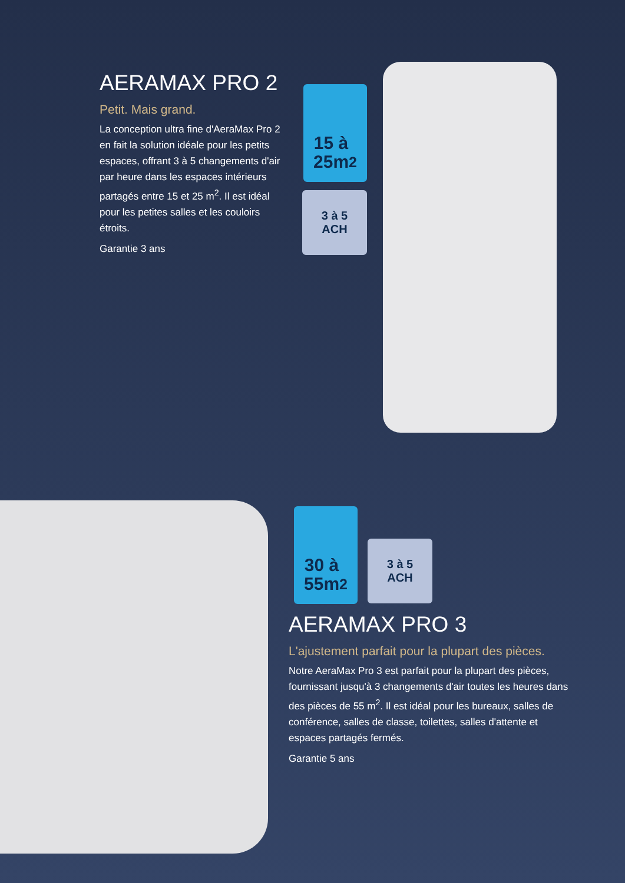AERAMAX PRO 2
Petit. Mais grand.
La conception ultra fine d'AeraMax Pro 2 en fait la solution idéale pour les petits espaces, offrant 3 à 5 changements d'air par heure dans les espaces intérieurs partagés entre 15 et 25 m<sup>2</sup>. Il est idéal pour les petites salles et les couloirs étroits.
Garantie 3 ans
15 à
25m<sup>2</sup>
3 à 5
ACH
30 à
55m<sup>2</sup>
3 à 5
ACH
AERAMAX PRO 3
L'ajustement parfait pour la plupart des pièces.
Notre AeraMax Pro 3 est parfait pour la plupart des pièces, fournissant jusqu'à 3 changements d'air toutes les heures dans des pièces de 55 m<sup>2</sup>. Il est idéal pour les bureaux, salles de conférence, salles de classe, toilettes, salles d'attente et espaces partagés fermés.
Garantie 5 ans